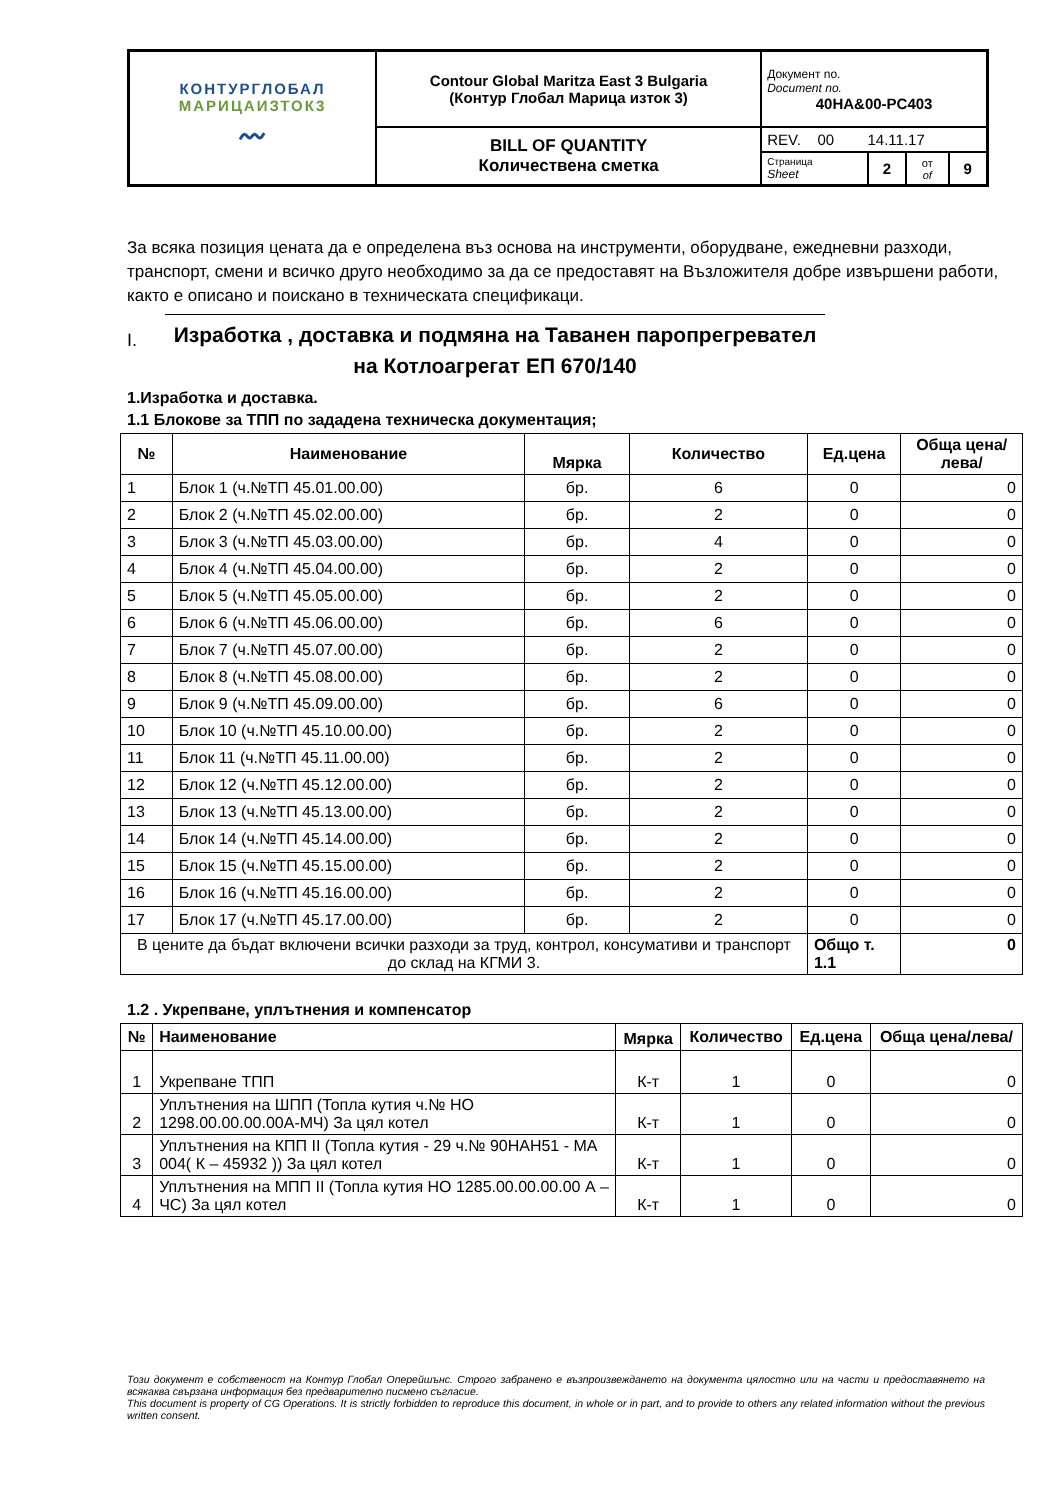| КОНТУРГЛОБАЛ МАРИЦАИЗТОК3 〰 | Contour Global Maritza East 3 Bulgaria (Контур Глобал Марица изток 3) | Документ no. Document no. 40HA&00-PC403 | | | |
| | BILL OF QUANTITY Количествена сметка | REV. 00 14.11.17 | | | |
| | | Страница Sheet | 2 | от of | 9 |
За всяка позиция цената да е определена въз основа на инструменти, оборудване, ежедневни разходи, транспорт, смени и всичко друго необходимо за да се предоставят на Възложителя добре извършени работи, както е описано и поискано в техническата спецификаци.
I.
Изработка , доставка и подмяна на Таванен паропрегревател на Котлоагрегат ЕП 670/140
1.Изработка и доставка.
1.1 Блокове за ТПП по зададена техническа документация;
| № | Наименование | Мярка | Количество | Ед.цена | Обща цена/лева/ |
| --- | --- | --- | --- | --- | --- |
| 1 | Блок 1 (ч.№ТП 45.01.00.00) | бр. | 6 | 0 | 0 |
| 2 | Блок 2 (ч.№ТП 45.02.00.00) | бр. | 2 | 0 | 0 |
| 3 | Блок 3 (ч.№ТП 45.03.00.00) | бр. | 4 | 0 | 0 |
| 4 | Блок 4 (ч.№ТП 45.04.00.00) | бр. | 2 | 0 | 0 |
| 5 | Блок 5 (ч.№ТП 45.05.00.00) | бр. | 2 | 0 | 0 |
| 6 | Блок 6 (ч.№ТП 45.06.00.00) | бр. | 6 | 0 | 0 |
| 7 | Блок 7 (ч.№ТП 45.07.00.00) | бр. | 2 | 0 | 0 |
| 8 | Блок 8 (ч.№ТП 45.08.00.00) | бр. | 2 | 0 | 0 |
| 9 | Блок 9 (ч.№ТП 45.09.00.00) | бр. | 6 | 0 | 0 |
| 10 | Блок 10 (ч.№ТП 45.10.00.00) | бр. | 2 | 0 | 0 |
| 11 | Блок 11 (ч.№ТП 45.11.00.00) | бр. | 2 | 0 | 0 |
| 12 | Блок 12 (ч.№ТП 45.12.00.00) | бр. | 2 | 0 | 0 |
| 13 | Блок 13 (ч.№ТП 45.13.00.00) | бр. | 2 | 0 | 0 |
| 14 | Блок 14 (ч.№ТП 45.14.00.00) | бр. | 2 | 0 | 0 |
| 15 | Блок 15 (ч.№ТП 45.15.00.00) | бр. | 2 | 0 | 0 |
| 16 | Блок 16 (ч.№ТП 45.16.00.00) | бр. | 2 | 0 | 0 |
| 17 | Блок 17 (ч.№ТП 45.17.00.00) | бр. | 2 | 0 | 0 |
| В цените да бъдат включени всички разходи за труд, контрол, консумативи и транспорт до склад на КГМИ 3. | | | | Общо т. 1.1 | 0 |
1.2 . Укрепване, уплътнения и компенсатор
| № | Наименование | Мярка | Количество | Ед.цена | Обща цена/лева/ |
| --- | --- | --- | --- | --- | --- |
| 1 | Укрепване ТПП | К-т | 1 | 0 | 0 |
| 2 | Уплътнения на ШПП (Топла кутия ч.№ НО 1298.00.00.00.00А-МЧ) За цял котел | К-т | 1 | 0 | 0 |
| 3 | Уплътнения на КПП II (Топла кутия - 29 ч.№ 90НАН51 - МА 004( К – 45932 )) За цял котел | К-т | 1 | 0 | 0 |
| 4 | Уплътнения на МПП II (Топла кутия НО 1285.00.00.00.00 А –ЧС) За цял котел | К-т | 1 | 0 | 0 |
Този документ е собственост на Контур Глобал Оперейшънс. Строго забранено е възпроизвеждането на документа цялостно или на части и предоставянето на всякаква свързана информация без предварително писмено съгласие.
This document is property of CG Operations. It is strictly forbidden to reproduce this document, in whole or in part, and to provide to others any related information without the previous written consent.